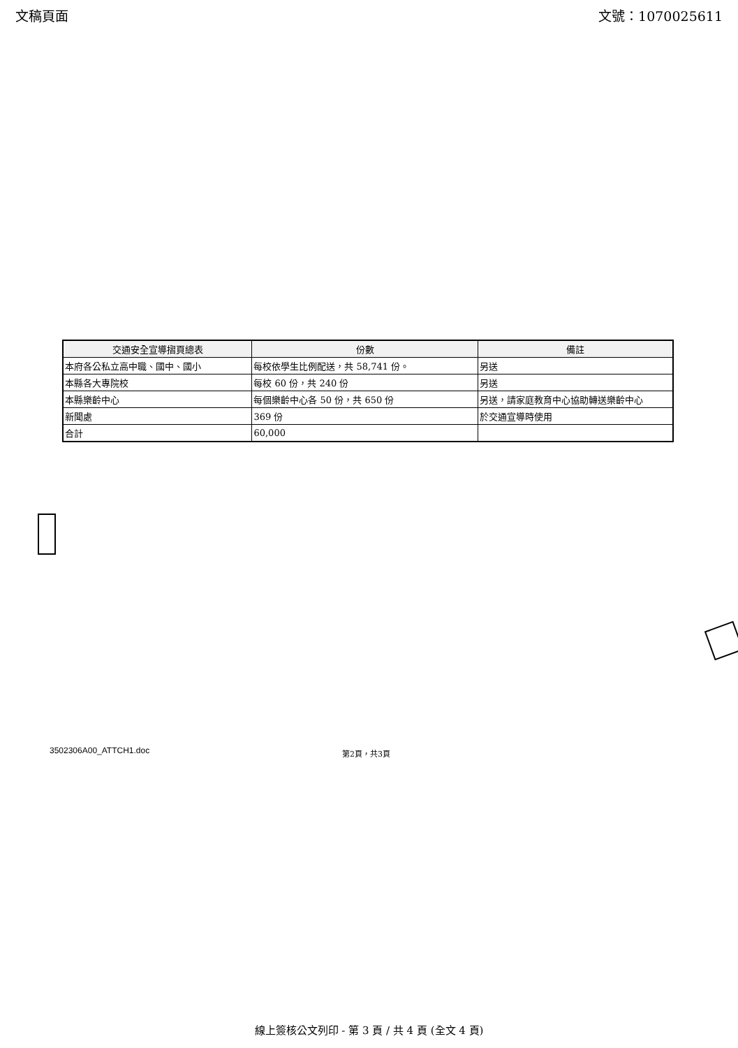文稿頁面 文號：1070025611
| 交通安全宣導摺頁總表 | 份數 | 備註 |
| --- | --- | --- |
| 本府各公私立高中職、國中、國小 | 每校依學生比例配送，共 58,741 份。 | 另送 |
| 本縣各大專院校 | 每校 60 份，共 240 份 | 另送 |
| 本縣樂齡中心 | 每個樂齡中心各 50 份，共 650 份 | 另送，請家庭教育中心協助轉送樂齡中心 |
| 新聞處 | 369 份 | 於交通宣導時使用 |
| 合計 | 60,000 | |
3502306A00_ATTCH1.doc 第2頁，共3頁
線上簽核公文列印 - 第 3 頁 / 共 4 頁 (全文 4 頁)